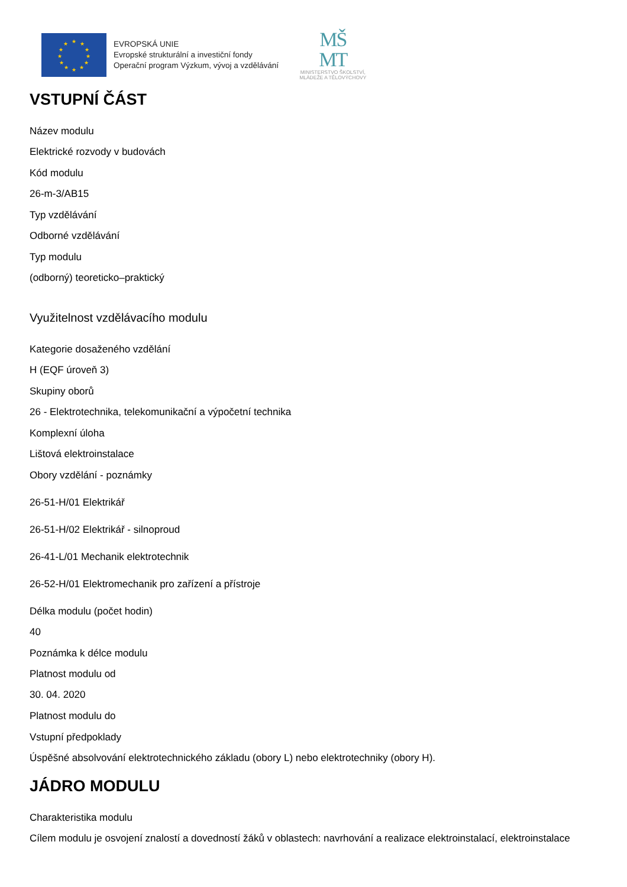★
★
★
★
★
★
★
★
★
★
★
★
EVROPSKÁ UNIE
Evropské strukturální a investiční fondy
Operační program Výzkum, vývoj a vzdělávání
MŠ
MT
MINISTERSTVO ŠKOLSTVÍ,
MLÁDEŽE A TĚLOVÝCHOVY
VSTUPNÍ ČÁST
Název modulu
Elektrické rozvody v budovách
Kód modulu
26-m-3/AB15
Typ vzdělávání
Odborné vzdělávání
Typ modulu
(odborný) teoreticko–praktický
Využitelnost vzdělávacího modulu
Kategorie dosaženého vzdělání
H (EQF úroveň 3)
Skupiny oborů
26 - Elektrotechnika, telekomunikační a výpočetní technika
Komplexní úloha
Lištová elektroinstalace
Obory vzdělání - poznámky
26-51-H/01 Elektrikář
26-51-H/02 Elektrikář - silnoproud
26-41-L/01 Mechanik elektrotechnik
26-52-H/01 Elektromechanik pro zařízení a přístroje
Délka modulu (počet hodin)
40
Poznámka k délce modulu
Platnost modulu od
30. 04. 2020
Platnost modulu do
Vstupní předpoklady
Úspěšné absolvování elektrotechnického základu (obory L) nebo elektrotechniky (obory H).
JÁDRO MODULU
Charakteristika modulu
Cílem modulu je osvojení znalostí a dovedností žáků v oblastech: navrhování a realizace elektroinstalací, elektroinstalace